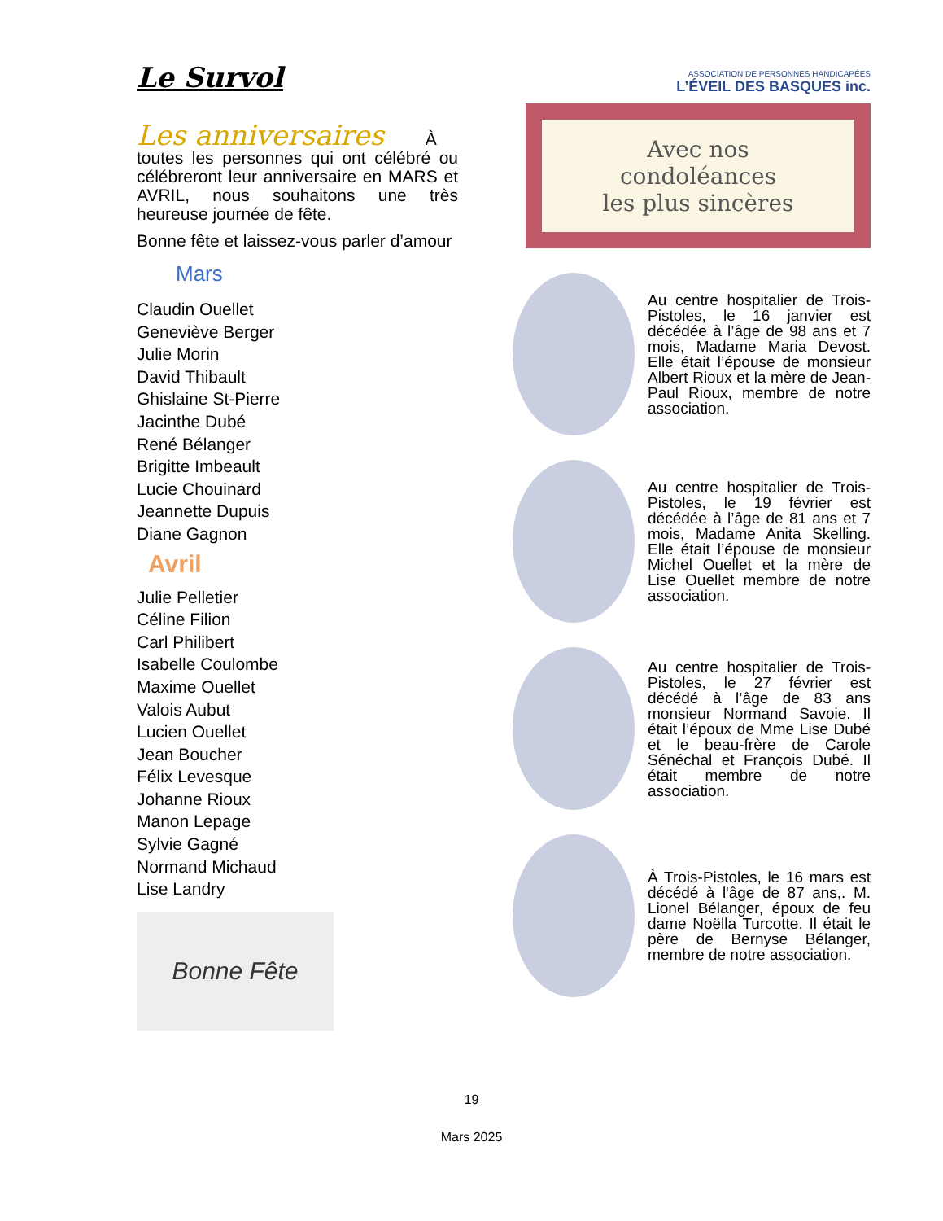Le Survol
Les anniversaires À
toutes les personnes qui ont célébré ou célébreront leur anniversaire en MARS et AVRIL, nous souhaitons une très heureuse journée de fête.
Bonne fête et laissez-vous parler d’amour
Mars
Claudin Ouellet
Geneviève Berger
Julie Morin
David Thibault
Ghislaine St-Pierre
Jacinthe Dubé
René Bélanger
Brigitte Imbeault
Lucie Chouinard
Jeannette Dupuis
Diane Gagnon
Avril
Julie Pelletier
Céline Filion
Carl Philibert
Isabelle Coulombe
Maxime Ouellet
Valois Aubut
Lucien Ouellet
Jean Boucher
Félix Levesque
Johanne Rioux
Manon Lepage
Sylvie Gagné
Normand Michaud
Lise Landry
Bonne Fête
ASSOCIATION DE PERSONNES HANDICAPÉES
L’ÉVEIL DES BASQUES inc.
Avec nos
condoléances
les plus sincères
Au centre hospitalier de Trois-Pistoles, le 16 janvier est décédée à l’âge de 98 ans et 7 mois, Madame Maria Devost. Elle était l’épouse de monsieur Albert Rioux et la mère de Jean-Paul Rioux, membre de notre association.
Au centre hospitalier de Trois-Pistoles, le 19 février est décédée à l’âge de 81 ans et 7 mois, Madame Anita Skelling. Elle était l’épouse de monsieur Michel Ouellet et la mère de Lise Ouellet membre de notre association.
Au centre hospitalier de Trois-Pistoles, le 27 février est décédé à l’âge de 83 ans monsieur Normand Savoie. Il était l’époux de Mme Lise Dubé et le beau-frère de Carole Sénéchal et François Dubé. Il était membre de notre association.
À Trois-Pistoles, le 16 mars est décédé à l'âge de 87 ans,. M. Lionel Bélanger, époux de feu dame Noëlla Turcotte. Il était le père de Bernyse Bélanger, membre de notre association.
19
Mars 2025